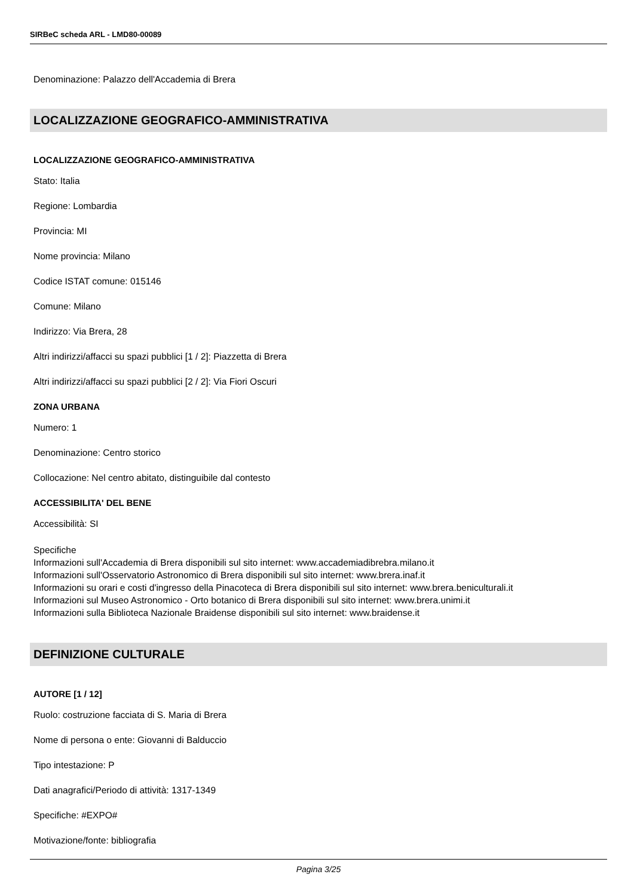SIRBeC scheda ARL - LMD80-00089
Denominazione: Palazzo dell'Accademia di Brera
LOCALIZZAZIONE GEOGRAFICO-AMMINISTRATIVA
LOCALIZZAZIONE GEOGRAFICO-AMMINISTRATIVA
Stato: Italia
Regione: Lombardia
Provincia: MI
Nome provincia: Milano
Codice ISTAT comune: 015146
Comune: Milano
Indirizzo: Via Brera, 28
Altri indirizzi/affacci su spazi pubblici [1 / 2]: Piazzetta di Brera
Altri indirizzi/affacci su spazi pubblici [2 / 2]: Via Fiori Oscuri
ZONA URBANA
Numero: 1
Denominazione: Centro storico
Collocazione: Nel centro abitato, distinguibile dal contesto
ACCESSIBILITA' DEL BENE
Accessibilità: SI
Specifiche
Informazioni sull'Accademia di Brera disponibili sul sito internet: www.accademiadibrebra.milano.it
Informazioni sull'Osservatorio Astronomico di Brera disponibili sul sito internet: www.brera.inaf.it
Informazioni su orari e costi d'ingresso della Pinacoteca di Brera disponibili sul sito internet: www.brera.beniculturali.it
Informazioni sul Museo Astronomico - Orto botanico di Brera disponibili sul sito internet: www.brera.unimi.it
Informazioni sulla Biblioteca Nazionale Braidense disponibili sul sito internet: www.braidense.it
DEFINIZIONE CULTURALE
AUTORE [1 / 12]
Ruolo: costruzione facciata di S. Maria di Brera
Nome di persona o ente: Giovanni di Balduccio
Tipo intestazione: P
Dati anagrafici/Periodo di attività: 1317-1349
Specifiche: #EXPO#
Motivazione/fonte: bibliografia
Pagina 3/25